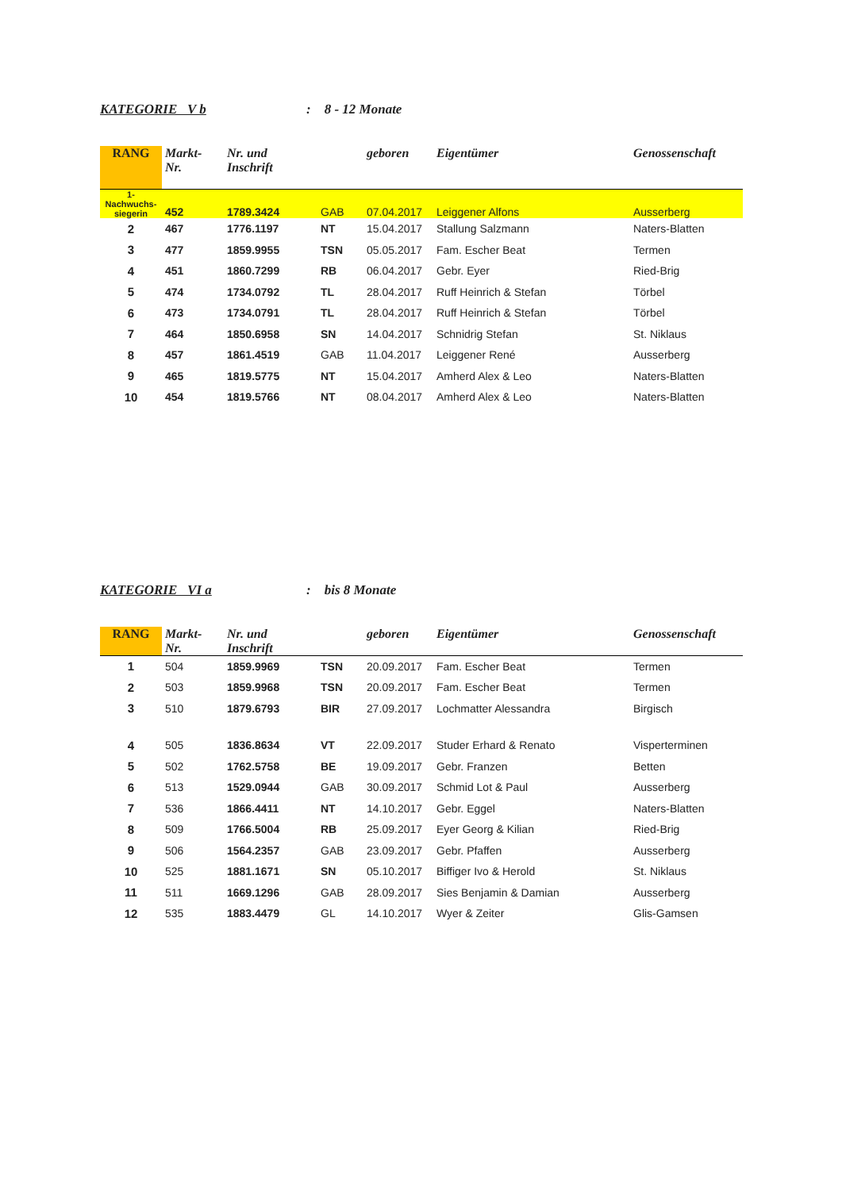KATEGORIE V b: 8 - 12 Monate
| RANG | Markt- Nr. | Nr. und Inschrift | | geboren | Eigentümer | Genossenschaft |
| --- | --- | --- | --- | --- | --- | --- |
| 1- Nachwuchs- siegerin | 452 | 1789.3424 | GAB | 07.04.2017 | Leiggener Alfons | Ausserberg |
| 2 | 467 | 1776.1197 | NT | 15.04.2017 | Stallung Salzmann | Naters-Blatten |
| 3 | 477 | 1859.9955 | TSN | 05.05.2017 | Fam. Escher Beat | Termen |
| 4 | 451 | 1860.7299 | RB | 06.04.2017 | Gebr. Eyer | Ried-Brig |
| 5 | 474 | 1734.0792 | TL | 28.04.2017 | Ruff Heinrich & Stefan | Törbel |
| 6 | 473 | 1734.0791 | TL | 28.04.2017 | Ruff Heinrich & Stefan | Törbel |
| 7 | 464 | 1850.6958 | SN | 14.04.2017 | Schnidrig Stefan | St. Niklaus |
| 8 | 457 | 1861.4519 | GAB | 11.04.2017 | Leiggener René | Ausserberg |
| 9 | 465 | 1819.5775 | NT | 15.04.2017 | Amherd Alex & Leo | Naters-Blatten |
| 10 | 454 | 1819.5766 | NT | 08.04.2017 | Amherd Alex & Leo | Naters-Blatten |
KATEGORIE VI a: bis 8 Monate
| RANG | Markt- Nr. | Nr. und Inschrift | | geboren | Eigentümer | Genossenschaft |
| --- | --- | --- | --- | --- | --- | --- |
| 1 | 504 | 1859.9969 | TSN | 20.09.2017 | Fam. Escher Beat | Termen |
| 2 | 503 | 1859.9968 | TSN | 20.09.2017 | Fam. Escher Beat | Termen |
| 3 | 510 | 1879.6793 | BIR | 27.09.2017 | Lochmatter Alessandra | Birgisch |
| 4 | 505 | 1836.8634 | VT | 22.09.2017 | Studer Erhard & Renato | Visperterminen |
| 5 | 502 | 1762.5758 | BE | 19.09.2017 | Gebr. Franzen | Betten |
| 6 | 513 | 1529.0944 | GAB | 30.09.2017 | Schmid Lot & Paul | Ausserberg |
| 7 | 536 | 1866.4411 | NT | 14.10.2017 | Gebr. Eggel | Naters-Blatten |
| 8 | 509 | 1766.5004 | RB | 25.09.2017 | Eyer Georg & Kilian | Ried-Brig |
| 9 | 506 | 1564.2357 | GAB | 23.09.2017 | Gebr. Pfaffen | Ausserberg |
| 10 | 525 | 1881.1671 | SN | 05.10.2017 | Biffiger Ivo & Herold | St. Niklaus |
| 11 | 511 | 1669.1296 | GAB | 28.09.2017 | Sies Benjamin & Damian | Ausserberg |
| 12 | 535 | 1883.4479 | GL | 14.10.2017 | Wyer & Zeiter | Glis-Gamsen |